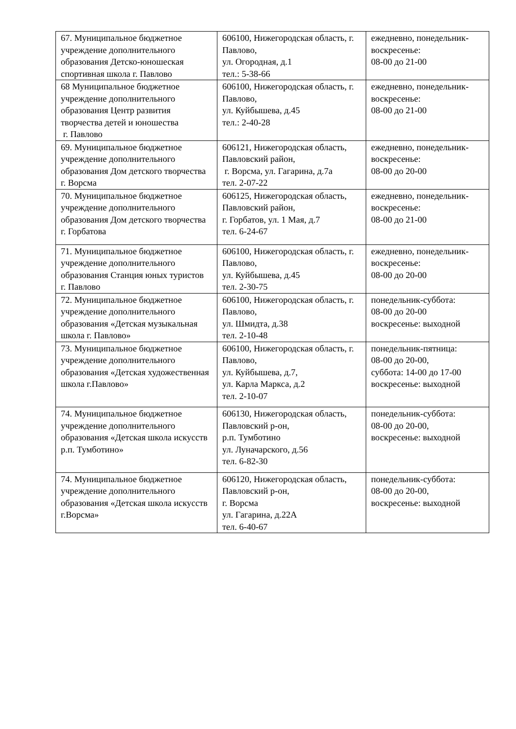| 67. Муниципальное бюджетное учреждение дополнительного образования Детско-юношеская спортивная школа г. Павлово | 606100, Нижегородская область, г. Павлово, ул. Огородная, д.1 тел.: 5-38-66 | ежедневно, понедельник-воскресенье: 08-00 до 21-00 |
| 68 Муниципальное бюджетное учреждение дополнительного образования Центр развития творчества детей и юношества г. Павлово | 606100, Нижегородская область, г. Павлово, ул. Куйбышева, д.45 тел.: 2-40-28 | ежедневно, понедельник-воскресенье: 08-00 до 21-00 |
| 69. Муниципальное бюджетное учреждение дополнительного образования Дом детского творчества г. Ворсма | 606121, Нижегородская область, Павловский район, г. Ворсма, ул. Гагарина, д.7а тел. 2-07-22 | ежедневно, понедельник-воскресенье: 08-00 до 20-00 |
| 70. Муниципальное бюджетное учреждение дополнительного образования Дом детского творчества г. Горбатова | 606125, Нижегородская область, Павловский район, г. Горбатов, ул. 1 Мая, д.7 тел. 6-24-67 | ежедневно, понедельник-воскресенье: 08-00 до 21-00 |
| 71. Муниципальное бюджетное учреждение дополнительного образования Станция юных туристов г. Павлово | 606100, Нижегородская область, г. Павлово, ул. Куйбышева, д.45 тел. 2-30-75 | ежедневно, понедельник-воскресенье: 08-00 до 20-00 |
| 72. Муниципальное бюджетное учреждение дополнительного образования «Детская музыкальная школа г. Павлово» | 606100, Нижегородская область, г. Павлово, ул. Шмидта, д.38 тел. 2-10-48 | понедельник-суббота: 08-00 до 20-00 воскресенье: выходной |
| 73. Муниципальное бюджетное учреждение дополнительного образования «Детская художественная школа г.Павлово» | 606100, Нижегородская область, г. Павлово, ул. Куйбышева, д.7, ул. Карла Маркса, д.2 тел. 2-10-07 | понедельник-пятница: 08-00 до 20-00, суббота: 14-00 до 17-00 воскресенье: выходной |
| 74. Муниципальное бюджетное учреждение дополнительного образования «Детская школа искусств р.п. Тумботино» | 606130, Нижегородская область, Павловский р-он, р.п. Тумботино ул. Луначарского, д.56 тел. 6-82-30 | понедельник-суббота: 08-00 до 20-00, воскресенье: выходной |
| 74. Муниципальное бюджетное учреждение дополнительного образования «Детская школа искусств г.Ворсма» | 606120, Нижегородская область, Павловский р-он, г. Ворсма ул. Гагарина, д.22А тел. 6-40-67 | понедельник-суббота: 08-00 до 20-00, воскресенье: выходной |